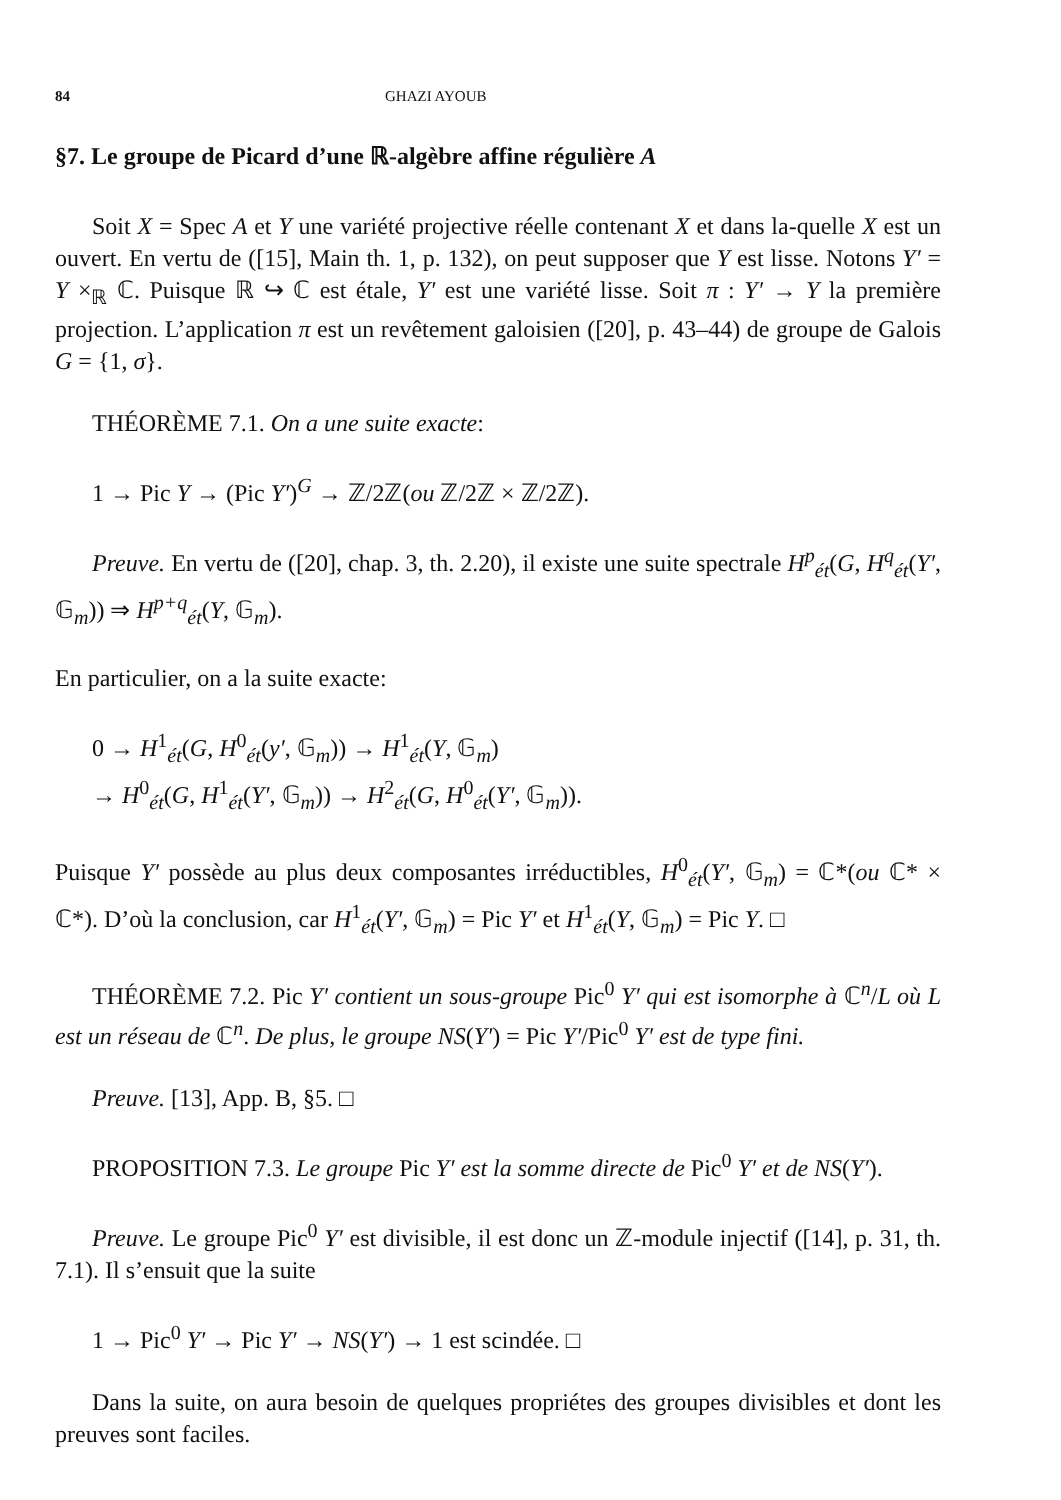84 GHAZI AYOUB
§7. Le groupe de Picard d’une ℝ-algèbre affine régulière A
Soit X = Spec A et Y une variété projective réelle contenant X et dans la-quelle X est un ouvert. En vertu de ([15], Main th. 1, p. 132), on peut supposer que Y est lisse. Notons Y′ = Y ×<sub>ℝ</sub> ℂ. Puisque ℝ ↪ ℂ est étale, Y′ est une variété lisse. Soit π : Y′ → Y la première projection. L’application π est un revêtement galoisien ([20], p. 43–44) de groupe de Galois G = {1, σ}.
THÉORÈME 7.1. On a une suite exacte:
1 → Pic Y → (Pic Y′)<sup>G</sup> → ℤ/2ℤ(ou ℤ/2ℤ × ℤ/2ℤ).
Preuve. En vertu de ([20], chap. 3, th. 2.20), il existe une suite spectrale H<sup>p</sup><sub>ét</sub>(G, H<sup>q</sup><sub>ét</sub>(Y′, 𝔾<sub>m</sub>)) ⇒ H<sup>p+q</sup><sub>ét</sub>(Y, 𝔾<sub>m</sub>).
En particulier, on a la suite exacte:
0 → H<sup>1</sup><sub>ét</sub>(G, H<sup>0</sup><sub>ét</sub>(y′, 𝔾<sub>m</sub>)) → H<sup>1</sup><sub>ét</sub>(Y, 𝔾<sub>m</sub>)
→ H<sup>0</sup><sub>ét</sub>(G, H<sup>1</sup><sub>ét</sub>(Y′, 𝔾<sub>m</sub>)) → H<sup>2</sup><sub>ét</sub>(G, H<sup>0</sup><sub>ét</sub>(Y′, 𝔾<sub>m</sub>)).
Puisque Y′ possède au plus deux composantes irréductibles, H<sup>0</sup><sub>ét</sub>(Y′, 𝔾<sub>m</sub>) = ℂ*(ou ℂ* × ℂ*). D’où la conclusion, car H<sup>1</sup><sub>ét</sub>(Y′, 𝔾<sub>m</sub>) = Pic Y′ et H<sup>1</sup><sub>ét</sub>(Y, 𝔾<sub>m</sub>) = Pic Y. □
THÉORÈME 7.2. Pic Y′ contient un sous-groupe Pic<sup>0</sup> Y′ qui est isomorphe à ℂ<sup>n</sup>/L où L est un réseau de ℂ<sup>n</sup>. De plus, le groupe NS(Y′) = Pic Y′/Pic<sup>0</sup> Y′ est de type fini.
Preuve. [13], App. B, §5. □
PROPOSITION 7.3. Le groupe Pic Y′ est la somme directe de Pic<sup>0</sup> Y′ et de NS(Y′).
Preuve. Le groupe Pic<sup>0</sup> Y′ est divisible, il est donc un ℤ-module injectif ([14], p. 31, th. 7.1). Il s’ensuit que la suite
1 → Pic<sup>0</sup> Y′ → Pic Y′ → NS(Y′) → 1 est scindée. □
Dans la suite, on aura besoin de quelques propriétes des groupes divisibles et dont les preuves sont faciles.